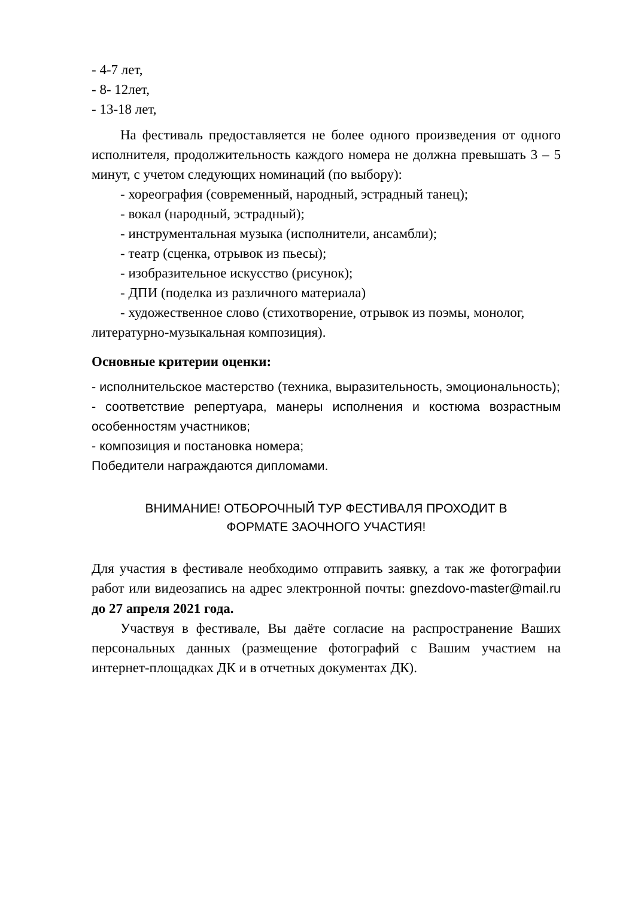- 4-7 лет,
- 8- 12лет,
- 13-18 лет,
На фестиваль предоставляется не более одного произведения от одного исполнителя, продолжительность каждого номера не должна превышать 3 – 5 минут, с учетом следующих номинаций (по выбору):
- хореография (современный, народный, эстрадный танец);
- вокал (народный, эстрадный);
- инструментальная музыка (исполнители, ансамбли);
- театр (сценка, отрывок из пьесы);
- изобразительное искусство (рисунок);
- ДПИ (поделка из различного материала)
- художественное слово (стихотворение, отрывок из поэмы, монолог, литературно-музыкальная композиция).
Основные критерии оценки:
- исполнительское мастерство (техника, выразительность, эмоциональность);
- соответствие репертуара, манеры исполнения и костюма возрастным особенностям участников;
- композиция и постановка номера;
Победители награждаются дипломами.
ВНИМАНИЕ! ОТБОРОЧНЫЙ ТУР ФЕСТИВАЛЯ ПРОХОДИТ В
ФОРМАТЕ ЗАОЧНОГО УЧАСТИЯ!
Для участия в фестивале необходимо отправить заявку, а так же фотографии работ или видеозапись на адрес электронной почты: gnezdovo-master@mail.ru до 27 апреля 2021 года.
Участвуя в фестивале, Вы даёте согласие на распространение Ваших персональных данных (размещение фотографий с Вашим участием на интернет-площадках ДК и в отчетных документах ДК).